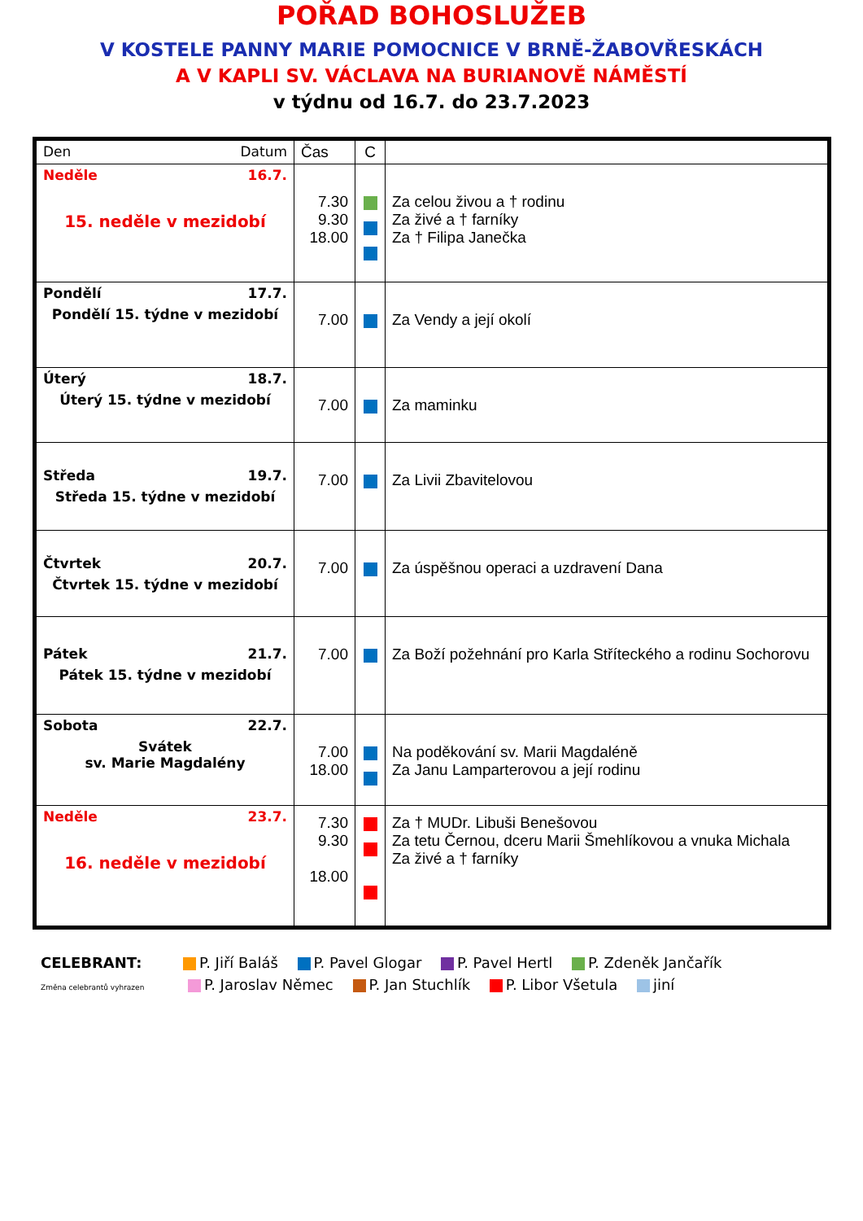POŘAD BOHOSLUŽEB
V KOSTELE PANNY MARIE POMOCNICE V BRNĚ-ŽABOVŘESKÁCH
A V KAPLI SV. VÁCLAVA NA BURIANOVĚ NÁMĚSTÍ
v týdnu od 16.7. do 23.7.2023
| Den Datum | Čas | C | |
| Neděle 16.7. 15. neděle v mezidobí | 7.30 9.30 18.00 | | Za celou živou a † rodinu Za živé a † farníky Za † Filipa Janečka |
| Pondělí 17.7. Pondělí 15. týdne v mezidobí | 7.00 | | Za Vendy a její okolí |
| Úterý 18.7. Úterý 15. týdne v mezidobí | 7.00 | | Za maminku |
| Středa 19.7. Středa 15. týdne v mezidobí | 7.00 | | Za Livii Zbavitelovou |
| Čtvrtek 20.7. Čtvrtek 15. týdne v mezidobí | 7.00 | | Za úspěšnou operaci a uzdravení Dana |
| Pátek 21.7. Pátek 15. týdne v mezidobí | 7.00 | | Za Boží požehnání pro Karla Stříteckého a rodinu Sochorovu |
| Sobota 22.7. Svátek sv. Marie Magdalény | 7.00 18.00 | | Na poděkování sv. Marii Magdaléně Za Janu Lamparterovou a její rodinu |
| Neděle 23.7. 16. neděle v mezidobí | 7.30 9.30 18.00 | | Za † MUDr. Libuši Benešovou Za tetu Černou, dceru Marii Šmehlíkovou a vnuka Michala Za živé a † farníky |
CELEBRANT: P. Jiří Baláš P. Pavel Glogar P. Pavel Hertl P. Zdeněk Jančařík
Změna celebrantů vyhrazen P. Jaroslav Němec P. Jan Stuchlík P. Libor Všetula jiní